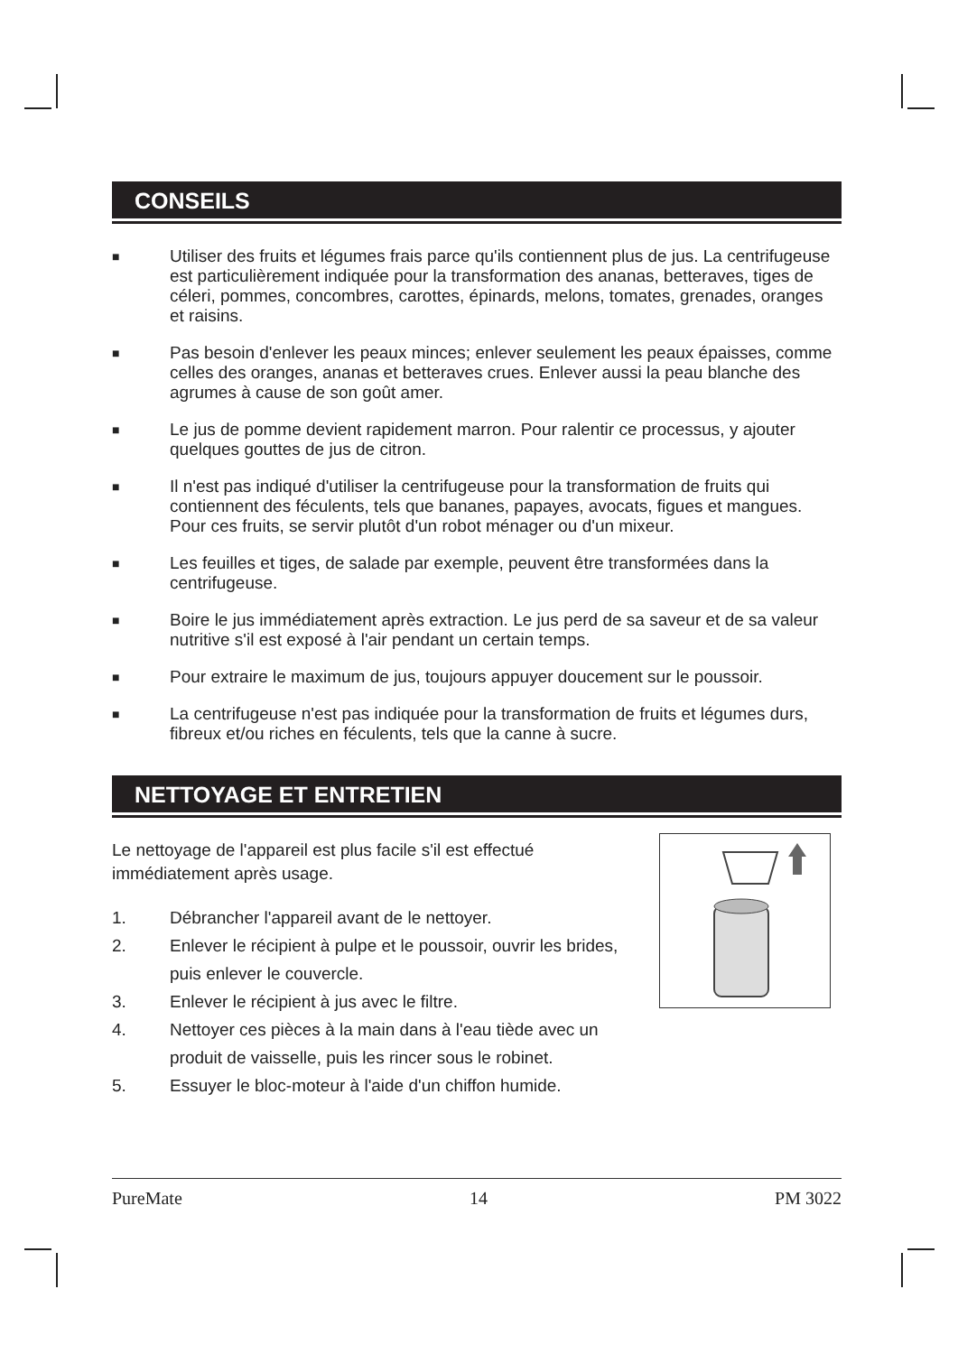CONSEILS
■ Utiliser des fruits et légumes frais parce qu'ils contiennent plus de jus. La centrifugeuse est particulièrement indiquée pour la transformation des ananas, betteraves, tiges de céleri, pommes, concombres, carottes, épinards, melons, tomates, grenades, oranges et raisins.
■ Pas besoin d'enlever les peaux minces; enlever seulement les peaux épaisses, comme celles des oranges, ananas et betteraves crues. Enlever aussi la peau blanche des agrumes à cause de son goût amer.
■ Le jus de pomme devient rapidement marron. Pour ralentir ce processus, y ajouter quelques gouttes de jus de citron.
■ Il n'est pas indiqué d'utiliser la centrifugeuse pour la transformation de fruits qui contiennent des féculents, tels que bananes, papayes, avocats, figues et mangues. Pour ces fruits, se servir plutôt d'un robot ménager ou d'un mixeur.
■ Les feuilles et tiges, de salade par exemple, peuvent être transformées dans la centrifugeuse.
■ Boire le jus immédiatement après extraction. Le jus perd de sa saveur et de sa valeur nutritive s'il est exposé à l'air pendant un certain temps.
■ Pour extraire le maximum de jus, toujours appuyer doucement sur le poussoir.
■ La centrifugeuse n'est pas indiquée pour la transformation de fruits et légumes durs, fibreux et/ou riches en féculents, tels que la canne à sucre.
NETTOYAGE ET ENTRETIEN
Le nettoyage de l'appareil est plus facile s'il est effectué immédiatement après usage.
1. Débrancher l'appareil avant de le nettoyer.
2. Enlever le récipient à pulpe et le poussoir, ouvrir les brides, puis enlever le couvercle.
3. Enlever le récipient à jus avec le filtre.
4. Nettoyer ces pièces à la main dans à l'eau tiède avec un produit de vaisselle, puis les rincer sous le robinet.
5. Essuyer le bloc-moteur à l'aide d'un chiffon humide.
PureMate 14 PM 3022